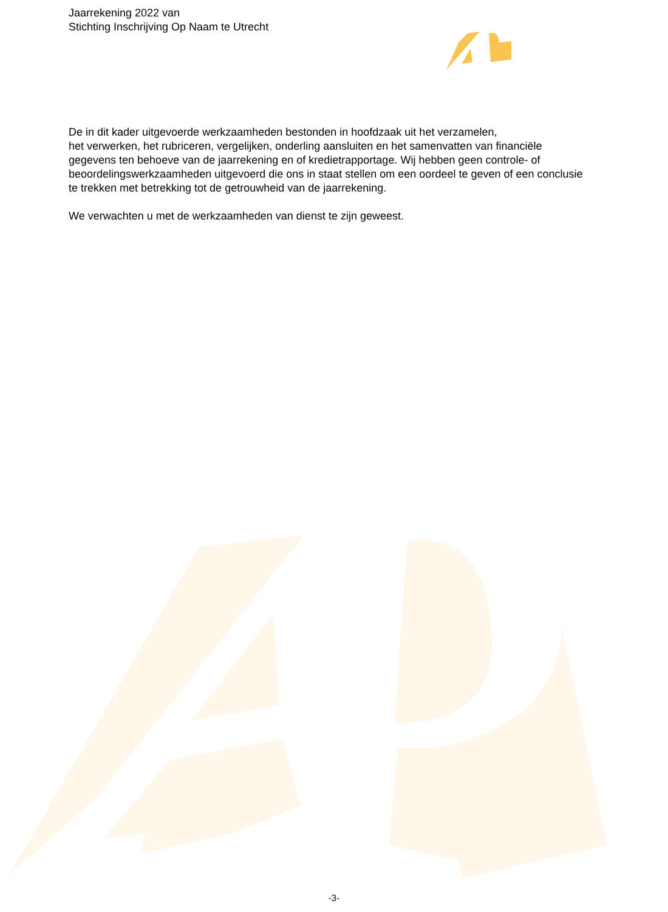Jaarrekening 2022 van
Stichting Inschrijving Op Naam te Utrecht
De in dit kader uitgevoerde werkzaamheden bestonden in hoofdzaak uit het verzamelen,
het verwerken, het rubriceren, vergelijken, onderling aansluiten en het samenvatten van financiële gegevens ten behoeve van de jaarrekening en of kredietrapportage. Wij hebben geen controle- of beoordelingswerkzaamheden uitgevoerd die ons in staat stellen om een oordeel te geven of een conclusie te trekken met betrekking tot de getrouwheid van de jaarrekening.
We verwachten u met de werkzaamheden van dienst te zijn geweest.
-3-